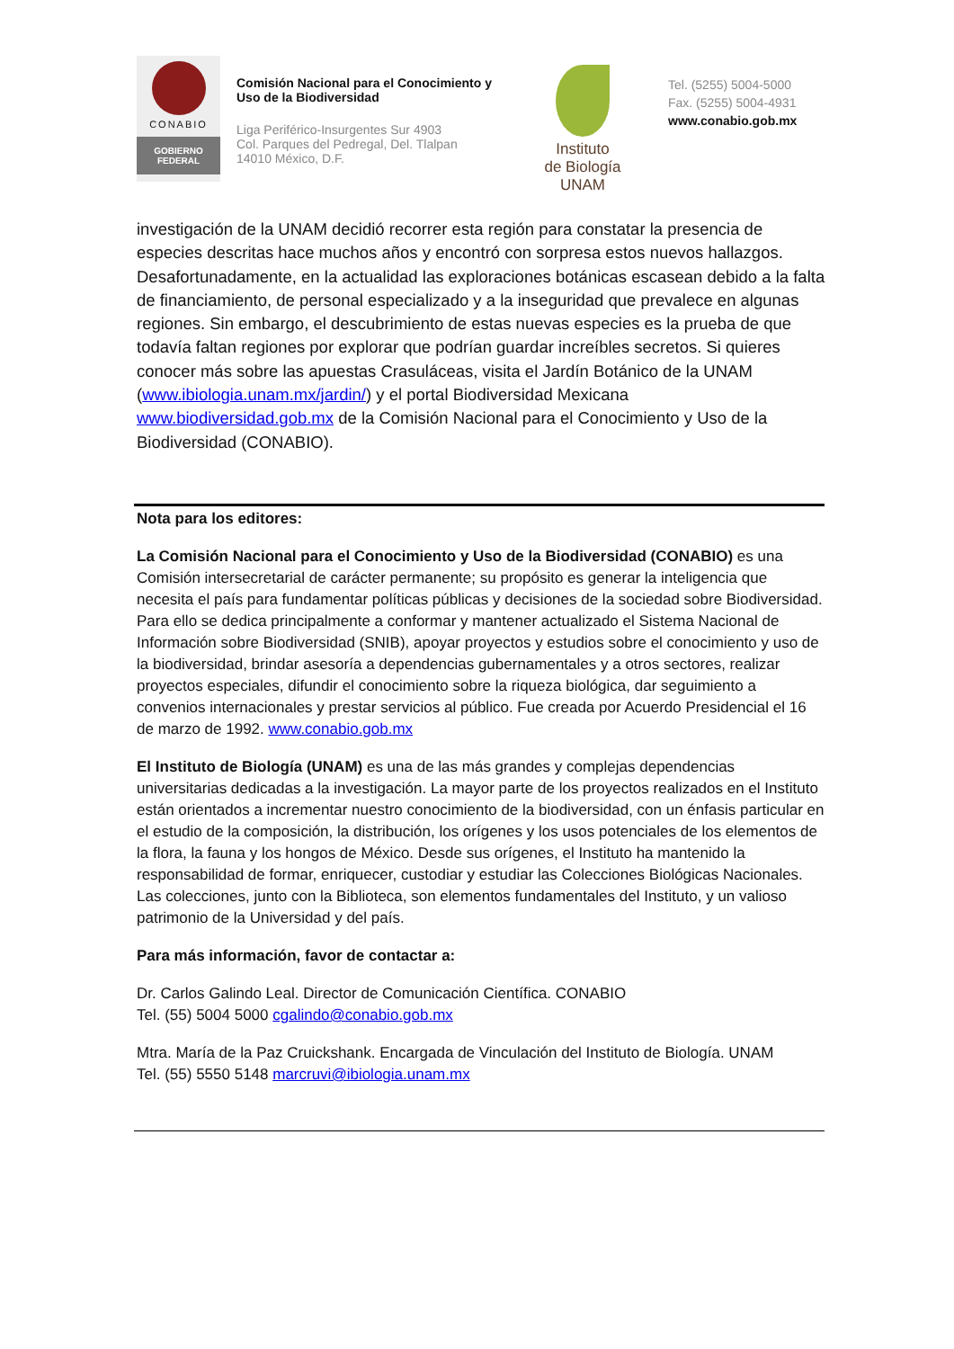CONABIO
GOBIERNO
FEDERAL
Comisión Nacional para el Conocimiento y Uso de la Biodiversidad
Liga Periférico-Insurgentes Sur 4903
Col. Parques del Pedregal, Del. Tlalpan
14010 México, D.F.
Instituto
de Biología
UNAM
Tel. (5255) 5004-5000
Fax. (5255) 5004-4931
www.conabio.gob.mx
investigación de la UNAM decidió recorrer esta región para constatar la presencia de especies descritas hace muchos años y encontró con sorpresa estos nuevos hallazgos. Desafortunadamente, en la actualidad las exploraciones botánicas escasean debido a la falta de financiamiento, de personal especializado y a la inseguridad que prevalece en algunas regiones. Sin embargo, el descubrimiento de estas nuevas especies es la prueba de que todavía faltan regiones por explorar que podrían guardar increíbles secretos. Si quieres conocer más sobre las apuestas Crasuláceas, visita el Jardín Botánico de la UNAM (www.ibiologia.unam.mx/jardin/) y el portal Biodiversidad Mexicana www.biodiversidad.gob.mx de la Comisión Nacional para el Conocimiento y Uso de la Biodiversidad (CONABIO).
Nota para los editores:
La Comisión Nacional para el Conocimiento y Uso de la Biodiversidad (CONABIO) es una Comisión intersecretarial de carácter permanente; su propósito es generar la inteligencia que necesita el país para fundamentar políticas públicas y decisiones de la sociedad sobre Biodiversidad. Para ello se dedica principalmente a conformar y mantener actualizado el Sistema Nacional de Información sobre Biodiversidad (SNIB), apoyar proyectos y estudios sobre el conocimiento y uso de la biodiversidad, brindar asesoría a dependencias gubernamentales y a otros sectores, realizar proyectos especiales, difundir el conocimiento sobre la riqueza biológica, dar seguimiento a convenios internacionales y prestar servicios al público. Fue creada por Acuerdo Presidencial el 16 de marzo de 1992. www.conabio.gob.mx
El Instituto de Biología (UNAM) es una de las más grandes y complejas dependencias universitarias dedicadas a la investigación. La mayor parte de los proyectos realizados en el Instituto están orientados a incrementar nuestro conocimiento de la biodiversidad, con un énfasis particular en el estudio de la composición, la distribución, los orígenes y los usos potenciales de los elementos de la flora, la fauna y los hongos de México. Desde sus orígenes, el Instituto ha mantenido la responsabilidad de formar, enriquecer, custodiar y estudiar las Colecciones Biológicas Nacionales. Las colecciones, junto con la Biblioteca, son elementos fundamentales del Instituto, y un valioso patrimonio de la Universidad y del país.
Para más información, favor de contactar a:
Dr. Carlos Galindo Leal. Director de Comunicación Científica. CONABIO
Tel. (55) 5004 5000 cgalindo@conabio.gob.mx
Mtra. María de la Paz Cruickshank. Encargada de Vinculación del Instituto de Biología. UNAM
Tel. (55) 5550 5148 marcruvi@ibiologia.unam.mx